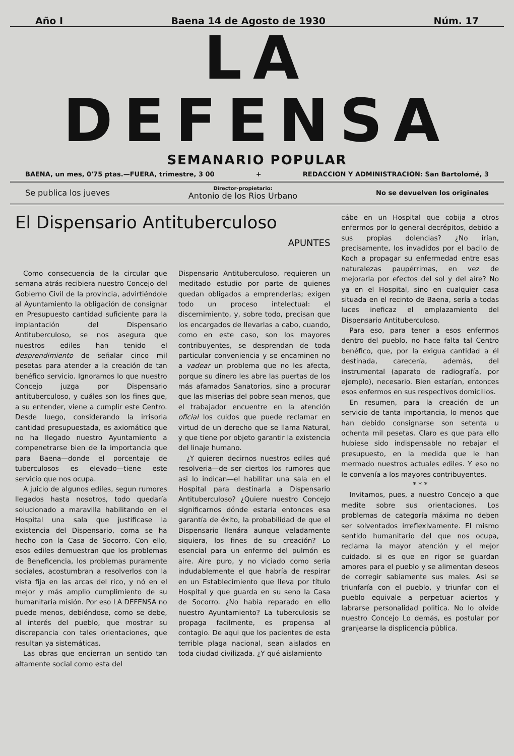Año I Baena 14 de Agosto de 1930 Núm. 17
LA DEFENSA
SEMANARIO POPULAR
BAENA, un mes, 0'75 ptas.—FUERA, trimestre, 3 00 + REDACCION Y ADMINISTRACION: San Bartolomé, 3
Se publica los jueves Director-propietario:
Antonio de los Rios Urbano No se devuelven los originales
El Dispensario Antituberculoso
APUNTES
Como consecuencia de la circular que semana atrás recibiera nuestro Concejo del Gobierno Civil de la provincia, advirtiéndole al Ayuntamiento la obligación de consignar en Presupuesto cantidad suficiente para la implantación del Dispensario Antituberculoso, se nos asegura que nuestros ediles han tenido el desprendimiento de señalar cinco mil pesetas para atender a la creación de tan benéfico servicio. Ignoramos lo que nuestro Concejo juzga por Dispensario antituberculoso, y cuáles son los fines que, a su entender, viene a cumplir este Centro. Desde luego, considerando la irrisoria cantidad presupuestada, es axiomático que no ha llegado nuestro Ayuntamiento a compenetrarse bien de la importancia que para Baena—donde el porcentaje de tuberculosos es elevado—tiene este servicio que nos ocupa.
A juicio de algunos ediles, segun rumores llegados hasta nosotros, todo quedaría solucionado a maravilla habilitando en el Hospital una sala que justificase la existencia del Dispensario, coma se ha hecho con la Casa de Socorro. Con ello, esos ediles demuestran que los problemas de Beneficencia, los problemas puramente sociales, acostumbran a resolverlos con la vista fija en las arcas del rico, y nó en el mejor y más amplio cumplimiento de su humanitaria misión. Por eso LA DEFENSA no puede menos, debiéndose, como se debe, al interés del pueblo, que mostrar su discrepancia con tales orientaciones, que resultan ya sistemáticas.
Las obras que encierran un sentido tan altamente social como esta del
Dispensario Antituberculoso, requieren un meditado estudio por parte de quienes quedan obligados a emprenderlas; exigen todo un proceso intelectual: el discernimiento, y, sobre todo, precisan que los encargados de llevarlas a cabo, cuando, como en este caso, son los mayores contribuyentes, se desprendan de toda particular conveniencia y se encaminen no a vadear un problema que no les afecta, porque su dinero les abre las puertas de los más afamados Sanatorios, sino a procurar que las miserias del pobre sean menos, que el trabajador encuentre en la atención oficial los cuidos que puede reclamar en virtud de un derecho que se llama Natural, y que tiene por objeto garantir la existencia del linaje humano.
¿Y quieren decirnos nuestros ediles qué resolveria—de ser ciertos los rumores que asi lo indican—el habilitar una sala en el Hospital para destinarla a Dispensario Antituberculoso? ¿Quiere nuestro Concejo significarnos dónde estaria entonces esa garantía de éxito, la probabilidad de que el Dispensario llenára aunque veladamente siquiera, los fines de su creación? Lo esencial para un enfermo del pulmón es aire. Aire puro, y no viciado como seria indudablemente el que habría de respirar en un Establecimiento que lleva por título Hospital y que guarda en su seno la Casa de Socorro. ¿No había reparado en ello nuestro Ayuntamiento? La tuberculosis se propaga facilmente, es propensa al contagio. De aqui que los pacientes de esta terrible plaga nacional, sean aislados en toda ciudad civilizada. ¿Y qué aislamiento
cábe en un Hospital que cobija a otros enfermos por lo general decrépitos, debido a sus propias dolencias? ¿No irían, precisamente, los invadidos por el bacilo de Koch a propagar su enfermedad entre esas naturalezas paupérrimas, en vez de mejorarla por efectos del sol y del aire? No ya en el Hospital, sino en cualquier casa situada en el recinto de Baena, sería a todas luces ineficaz el emplazamiento del Dispensario Antituberculoso.
Para eso, para tener a esos enfermos dentro del pueblo, no hace falta tal Centro benéfico, que, por la exigua cantidad a él destinada, carecería, además, del instrumental (aparato de radiografía, por ejemplo), necesario. Bien estarían, entonces esos enfermos en sus respectivos domicilios.
En resumen, para la creación de un servicio de tanta importancia, lo menos que han debido consignarse son setenta u ochenta mil pesetas. Claro es que para ello hubiese sido indispensable no rebajar el presupuesto, en la medida que le han mermado nuestros actuales ediles. Y eso no le convenía a los mayores contribuyentes.
* * *
Invitamos, pues, a nuestro Concejo a que medite sobre sus orientaciones. Los problemas de categoría máxima no deben ser solventados irreflexivamente. El mismo sentido humanitario del que nos ocupa, reclama la mayor atención y el mejor cuidado. si es que en rigor se guardan amores para el pueblo y se alimentan deseos de corregir sabiamente sus males. Asi se triunfaría con el pueblo, y triunfar con el pueblo equivale a perpetuar aciertos y labrarse personalidad politica. No lo olvide nuestro Concejo Lo demás, es postular por granjearse la displicencia pública.